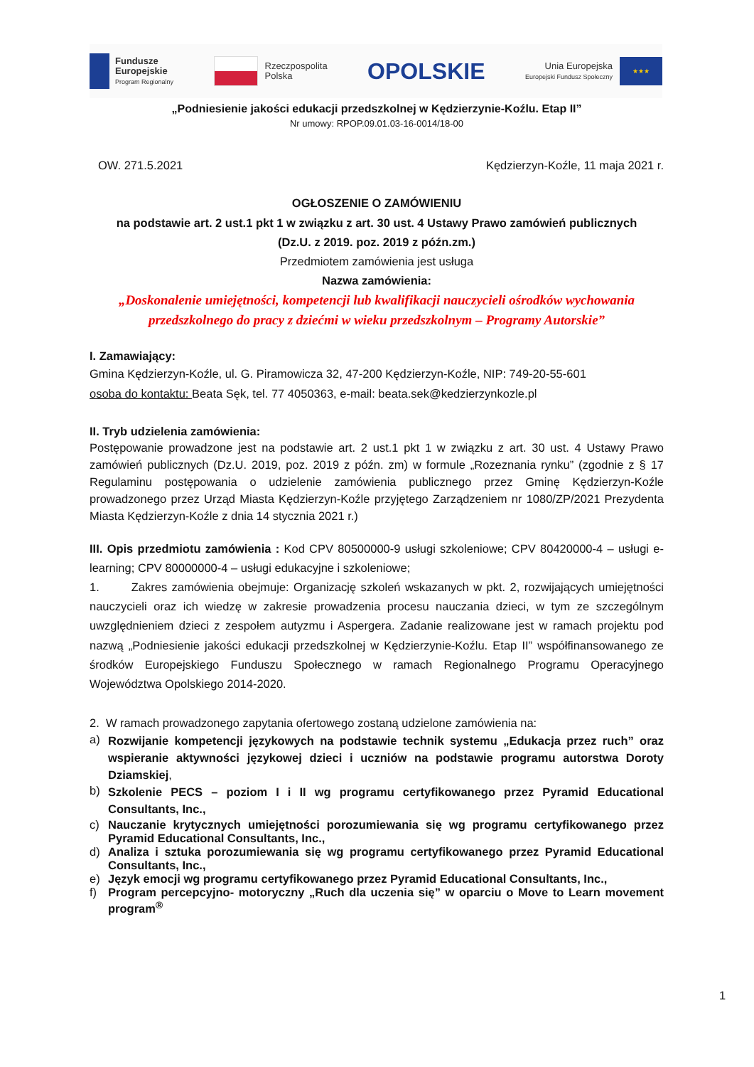Fundusze
Europejskie
Program Regionalny
Rzeczpospolita
Polska
OPOLSKIE
Unia Europejska
Europejski Fundusz Społeczny
★★★
„Podniesienie jakości edukacji przedszkolnej w Kędzierzynie-Koźlu. Etap II”
Nr umowy: RPOP.09.01.03-16-0014/18-00
OW. 271.5.2021 Kędzierzyn-Koźle, 11 maja 2021 r.
OGŁOSZENIE O ZAMÓWIENIU
na podstawie art. 2 ust.1 pkt 1 w związku z art. 30 ust. 4 Ustawy Prawo zamówień publicznych
(Dz.U. z 2019. poz. 2019 z późn.zm.)
Przedmiotem zamówienia jest usługa
Nazwa zamówienia:
„Doskonalenie umiejętności, kompetencji lub kwalifikacji nauczycieli ośrodków wychowania przedszkolnego do pracy z dziećmi w wieku przedszkolnym – Programy Autorskie”
I. Zamawiający:
Gmina Kędzierzyn-Koźle, ul. G. Piramowicza 32, 47-200 Kędzierzyn-Koźle, NIP: 749-20-55-601
osoba do kontaktu: Beata Sęk, tel. 77 4050363, e-mail: beata.sek@kedzierzynkozle.pl
II. Tryb udzielenia zamówienia:
Postępowanie prowadzone jest na podstawie art. 2 ust.1 pkt 1 w związku z art. 30 ust. 4 Ustawy Prawo zamówień publicznych (Dz.U. 2019, poz. 2019 z późn. zm) w formule „Rozeznania rynku” (zgodnie z § 17 Regulaminu postępowania o udzielenie zamówienia publicznego przez Gminę Kędzierzyn-Koźle prowadzonego przez Urząd Miasta Kędzierzyn-Koźle przyjętego Zarządzeniem nr 1080/ZP/2021 Prezydenta Miasta Kędzierzyn-Koźle z dnia 14 stycznia 2021 r.)
III. Opis przedmiotu zamówienia : Kod CPV 80500000-9 usługi szkoleniowe; CPV 80420000-4 – usługi e-learning; CPV 80000000-4 – usługi edukacyjne i szkoleniowe;
1. Zakres zamówienia obejmuje: Organizację szkoleń wskazanych w pkt. 2, rozwijających umiejętności nauczycieli oraz ich wiedzę w zakresie prowadzenia procesu nauczania dzieci, w tym ze szczególnym uwzględnieniem dzieci z zespołem autyzmu i Aspergera. Zadanie realizowane jest w ramach projektu pod nazwą „Podniesienie jakości edukacji przedszkolnej w Kędzierzynie-Koźlu. Etap II” współfinansowanego ze środków Europejskiego Funduszu Społecznego w ramach Regionalnego Programu Operacyjnego Województwa Opolskiego 2014-2020.
2. W ramach prowadzonego zapytania ofertowego zostaną udzielone zamówienia na:
a) Rozwijanie kompetencji językowych na podstawie technik systemu „Edukacja przez ruch” oraz wspieranie aktywności językowej dzieci i uczniów na podstawie programu autorstwa Doroty Dziamskiej,
b) Szkolenie PECS – poziom I i II wg programu certyfikowanego przez Pyramid Educational Consultants, Inc.,
c) Nauczanie krytycznych umiejętności porozumiewania się wg programu certyfikowanego przez Pyramid Educational Consultants, Inc.,
d) Analiza i sztuka porozumiewania się wg programu certyfikowanego przez Pyramid Educational Consultants, Inc.,
e) Język emocji wg programu certyfikowanego przez Pyramid Educational Consultants, Inc.,
f) Program percepcyjno- motoryczny „Ruch dla uczenia się” w oparciu o Move to Learn movement program<sup>®</sup>
1